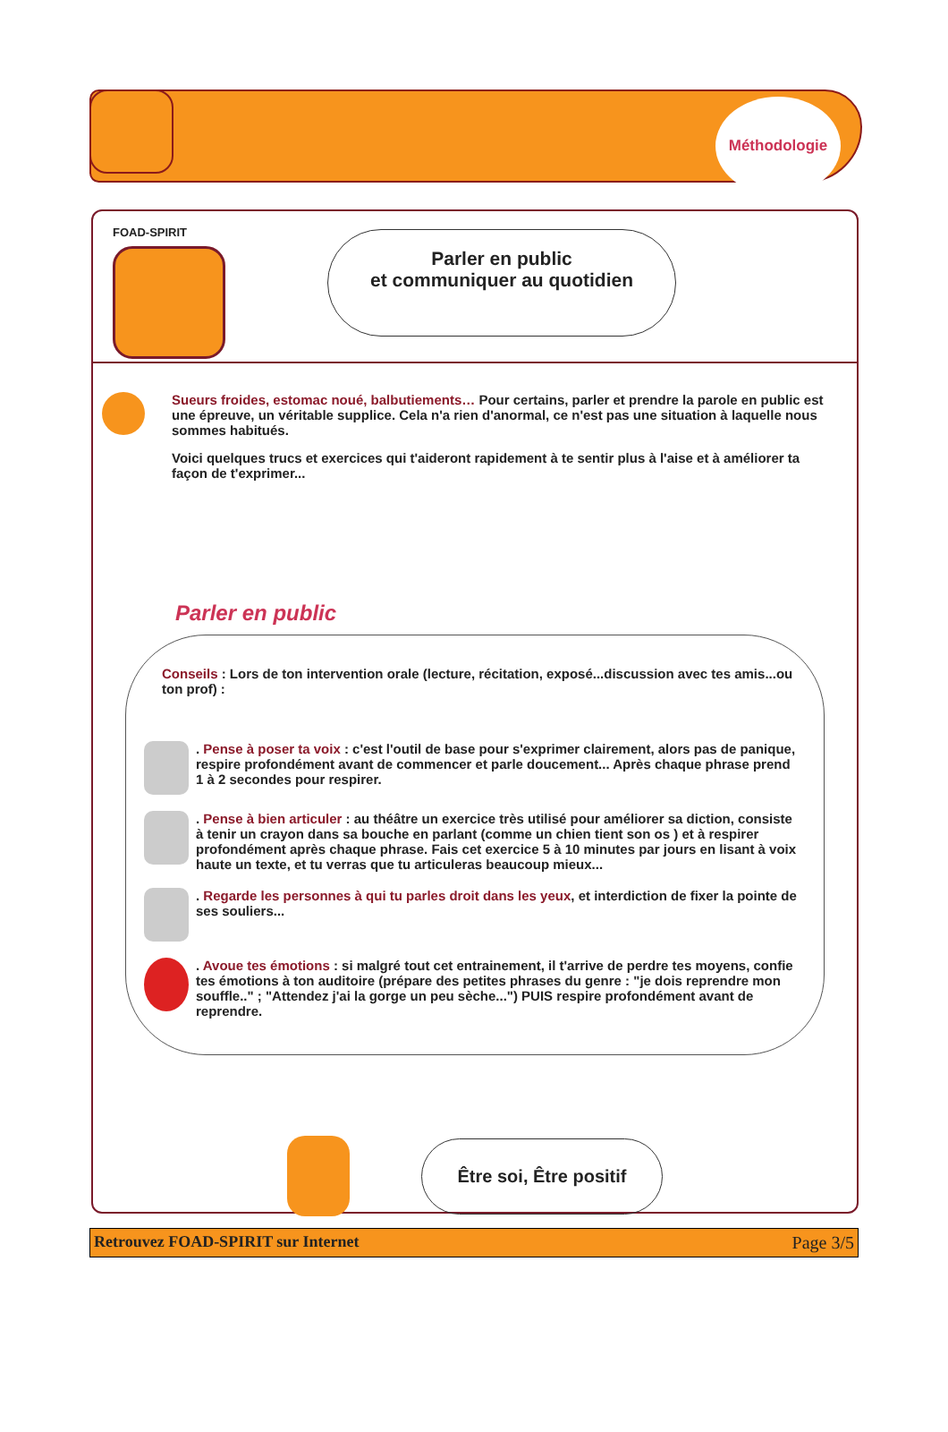Méthodologie
FOAD-SPIRIT
Parler en public
et communiquer au quotidien
Sueurs froides, estomac noué, balbutiements… Pour certains, parler et prendre la parole en public est une épreuve, un véritable supplice. Cela n'a rien d'anormal, ce n'est pas une situation à laquelle nous sommes habitués.
Voici quelques trucs et exercices qui t'aideront rapidement à te sentir plus à l'aise et à améliorer ta façon de t'exprimer...
Parler en public
Conseils : Lors de ton intervention orale (lecture, récitation, exposé...discussion avec tes amis...ou ton prof) :
. Pense à poser ta voix : c'est l'outil de base pour s'exprimer clairement, alors pas de panique, respire profondément avant de commencer et parle doucement... Après chaque phrase prend 1 à 2 secondes pour respirer.
. Pense à bien articuler : au théâtre un exercice très utilisé pour améliorer sa diction, consiste à tenir un crayon dans sa bouche en parlant (comme un chien tient son os ) et à respirer profondément après chaque phrase. Fais cet exercice 5 à 10 minutes par jours en lisant à voix haute un texte, et tu verras que tu articuleras beaucoup mieux...
. Regarde les personnes à qui tu parles droit dans les yeux, et interdiction de fixer la pointe de ses souliers...
. Avoue tes émotions : si malgré tout cet entrainement, il t'arrive de perdre tes moyens, confie tes émotions à ton auditoire (prépare des petites phrases du genre : "je dois reprendre mon souffle.." ; "Attendez j'ai la gorge un peu sèche...") PUIS respire profondément avant de reprendre.
Être soi, Être positif
Retrouvez FOAD-SPIRIT sur Internet Page 3/5